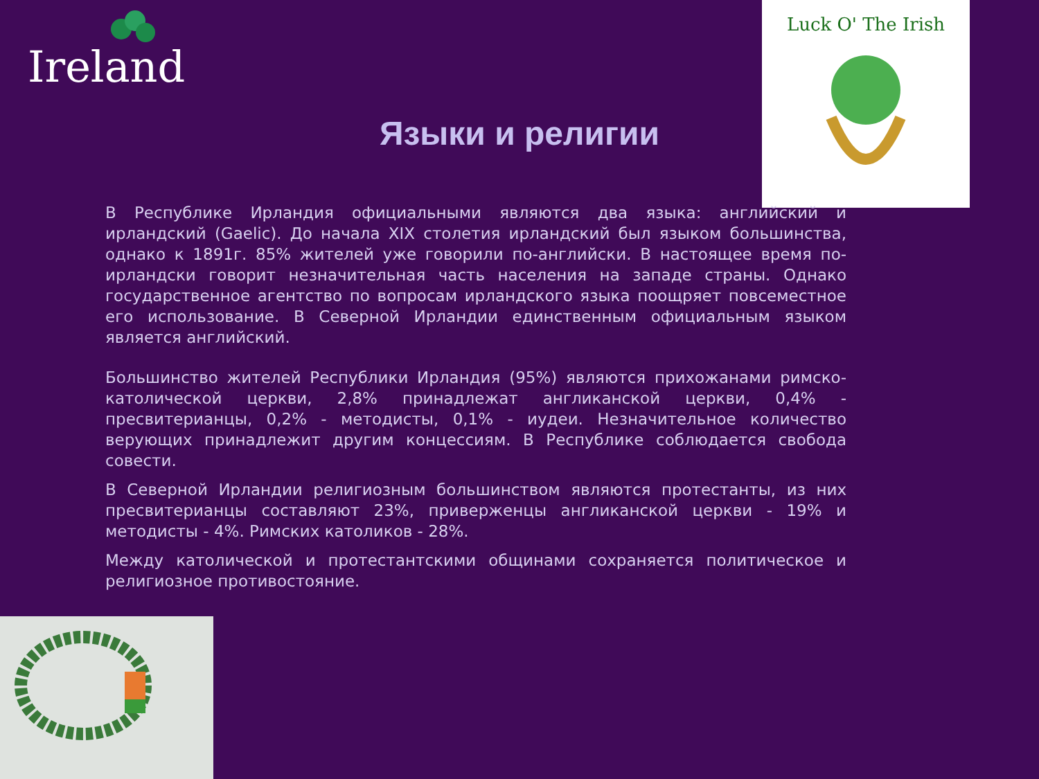Ireland
Luck O' The Irish
Языки и религии
В Республике Ирландия официальными являются два языка: английский и ирландский (Gaelic). До начала XIX столетия ирландский был языком большинства, однако к 1891г. 85% жителей уже говорили по-английски. В настоящее время по-ирландски говорит незначительная часть населения на западе страны. Однако государственное агентство по вопросам ирландского языка поощряет повсеместное его использование. В Северной Ирландии единственным официальным языком является английский.
Большинство жителей Республики Ирландия (95%) являются прихожанами римско-католической церкви, 2,8% принадлежат англиканской церкви, 0,4% - пресвитерианцы, 0,2% - методисты, 0,1% - иудеи. Незначительное количество верующих принадлежит другим концессиям. В Республике соблюдается свобода совести.
В Северной Ирландии религиозным большинством являются протестанты, из них пресвитерианцы составляют 23%, приверженцы англиканской церкви - 19% и методисты - 4%. Римских католиков - 28%.
Между католической и протестантскими общинами сохраняется политическое и религиозное противостояние.